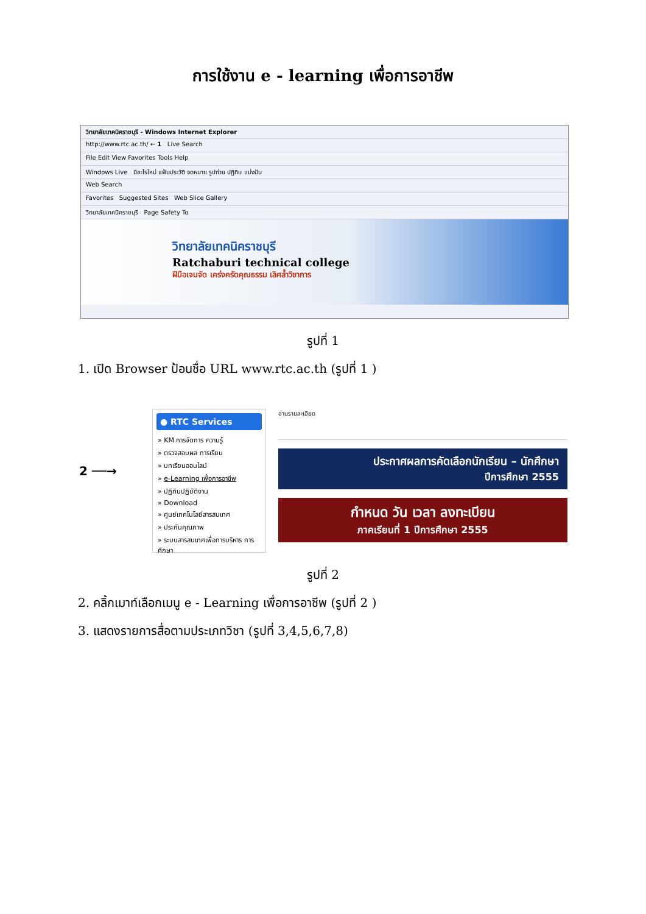การใช้งาน e - learning เพื่อการอาชีพ
วิทยาลัยเทคนิคราชบุรี - Windows Internet Explorer
http://www.rtc.ac.th/ ← 1 Live Search
File Edit View Favorites Tools Help
Windows Live มีอะไรใหม่ แฟ้มประวัติ จดหมาย รูปถ่าย ปฏิทิน แบ่งปัน
Web Search
Favorites Suggested Sites Web Slice Gallery
วิทยาลัยเทคนิคราชบุรี Page Safety To
วิทยาลัยเทคนิคราชบุรี
Ratchaburi technical college
ฝีมือเจนจัด เคร่งครัดคุณธรรม เลิศล้ำวิชาการ
รูปที่ 1
1. เปิด Browser ป้อนชื่อ URL www.rtc.ac.th (รูปที่ 1 )
2 ──→
● RTC Services
» KM การจัดการ ความรู้
» ตรวจสอบผล การเรียน
» บทเรียนออนไลน์
» e-Learning เพื่อการอาชีพ
» ปฏิทินปฏิบัติงาน
» Download
» ศูนย์เทคโนโลยีสารสนเทศ
» ประกันคุณภาพ
» ระบบสารสนเทศเพื่อการบริหาร การศึกษา
อ่านรายละเอียด
ประกาศผลการคัดเลือกนักเรียน – นักศึกษา
ปีการศึกษา 2555
กำหนด วัน เวลา ลงทะเบียน
ภาคเรียนที่ 1 ปีการศึกษา 2555
รูปที่ 2
2. คลิ้กเมาท์เลือกเมนู e - Learning เพื่อการอาชีพ (รูปที่ 2 )
3. แสดงรายการสื่อตามประเภทวิชา (รูปที่ 3,4,5,6,7,8)